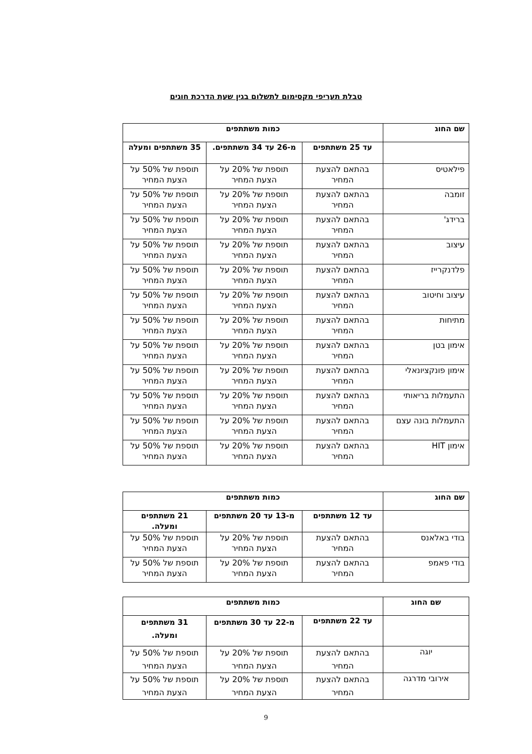טבלת תעריפי מקסימום לתשלום בגין שעת הדרכת חוגים
| שם החוג | כמות משתתפים | | |
| --- | --- | --- | --- |
| | עד 25 משתתפים | מ-26 עד 34 משתתפים. | 35 משתתפים ומעלה |
| פילאטיס | בהתאם להצעת המחיר | תוספת של 20% על הצעת המחיר | תוספת של 50% על הצעת המחיר |
| זומבה | בהתאם להצעת המחיר | תוספת של 20% על הצעת המחיר | תוספת של 50% על הצעת המחיר |
| ברידג' | בהתאם להצעת המחיר | תוספת של 20% על הצעת המחיר | תוספת של 50% על הצעת המחיר |
| עיצוב | בהתאם להצעת המחיר | תוספת של 20% על הצעת המחיר | תוספת של 50% על הצעת המחיר |
| פלדנקרייז | בהתאם להצעת המחיר | תוספת של 20% על הצעת המחיר | תוספת של 50% על הצעת המחיר |
| עיצוב וחיטוב | בהתאם להצעת המחיר | תוספת של 20% על הצעת המחיר | תוספת של 50% על הצעת המחיר |
| מתיחות | בהתאם להצעת המחיר | תוספת של 20% על הצעת המחיר | תוספת של 50% על הצעת המחיר |
| אימון בטן | בהתאם להצעת המחיר | תוספת של 20% על הצעת המחיר | תוספת של 50% על הצעת המחיר |
| אימון פונקציונאלי | בהתאם להצעת המחיר | תוספת של 20% על הצעת המחיר | תוספת של 50% על הצעת המחיר |
| התעמלות בריאותי | בהתאם להצעת המחיר | תוספת של 20% על הצעת המחיר | תוספת של 50% על הצעת המחיר |
| התעמלות בונה עצם | בהתאם להצעת המחיר | תוספת של 20% על הצעת המחיר | תוספת של 50% על הצעת המחיר |
| אימון HIT | בהתאם להצעת המחיר | תוספת של 20% על הצעת המחיר | תוספת של 50% על הצעת המחיר |
| שם החוג | כמות משתתפים | | |
| --- | --- | --- | --- |
| | עד 12 משתתפים | מ-13 עד 20 משתתפים | 21 משתתפים ומעלה. |
| בודי באלאנס | בהתאם להצעת המחיר | תוספת של 20% על הצעת המחיר | תוספת של 50% על הצעת המחיר |
| בודי פאמפ | בהתאם להצעת המחיר | תוספת של 20% על הצעת המחיר | תוספת של 50% על הצעת המחיר |
| שם החוג | כמות משתתפים | | |
| --- | --- | --- | --- |
| | עד 22 משתתפים | מ-22 עד 30 משתתפים | 31 משתתפים ומעלה. |
| יוגה | בהתאם להצעת המחיר | תוספת של 20% על הצעת המחיר | תוספת של 50% על הצעת המחיר |
| אירובי מדרגה | בהתאם להצעת המחיר | תוספת של 20% על הצעת המחיר | תוספת של 50% על הצעת המחיר |
9